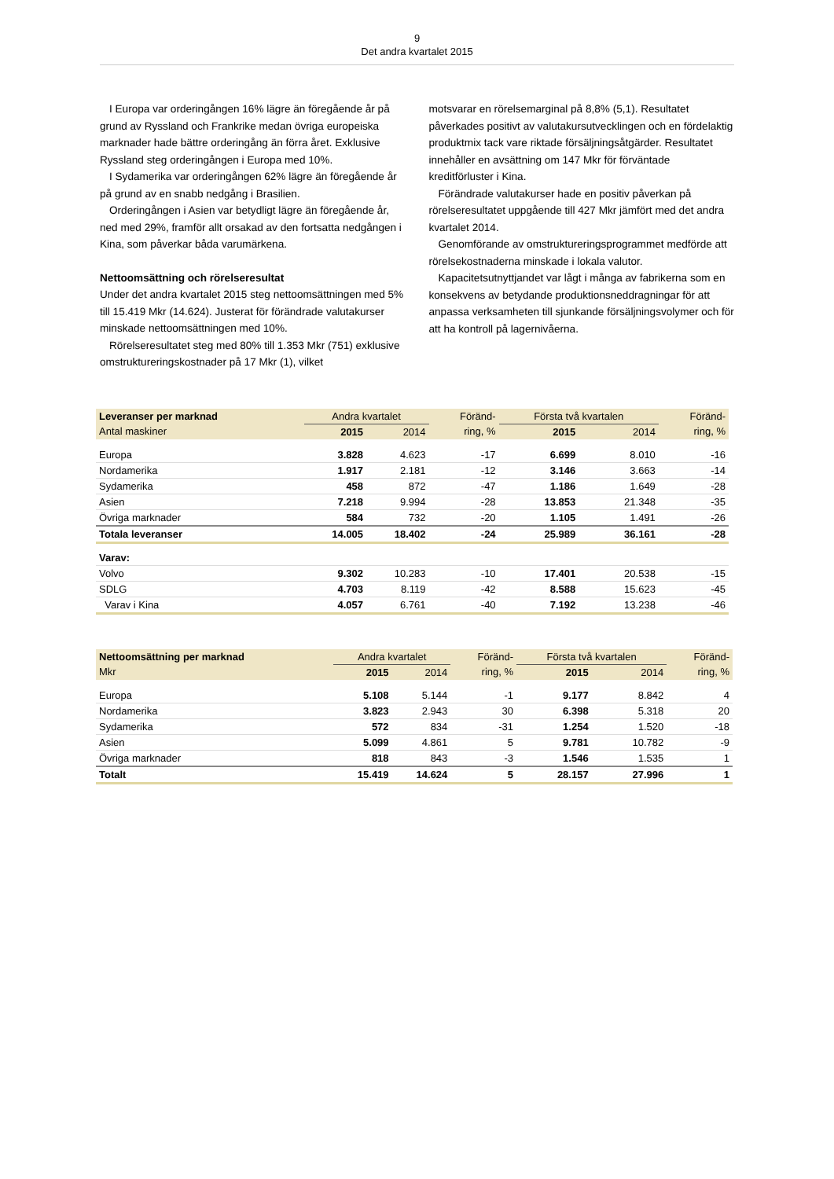9
Det andra kvartalet 2015
I Europa var orderingången 16% lägre än föregående år på grund av Ryssland och Frankrike medan övriga europeiska marknader hade bättre orderingång än förra året. Exklusive Ryssland steg orderingången i Europa med 10%.
I Sydamerika var orderingången 62% lägre än föregående år på grund av en snabb nedgång i Brasilien.
Orderingången i Asien var betydligt lägre än föregående år, ned med 29%, framför allt orsakad av den fortsatta nedgången i Kina, som påverkar båda varumärkena.
Nettoomsättning och rörelseresultat
Under det andra kvartalet 2015 steg nettoomsättningen med 5% till 15.419 Mkr (14.624). Justerat för förändrade valutakurser minskade nettoomsättningen med 10%.
Rörelseresultatet steg med 80% till 1.353 Mkr (751) exklusive omstruktureringskostnader på 17 Mkr (1), vilket
motsvarar en rörelsemarginal på 8,8% (5,1). Resultatet påverkades positivt av valutakursutvecklingen och en fördelaktig produktmix tack vare riktade försäljningsåtgärder. Resultatet innehåller en avsättning om 147 Mkr för förväntade kreditförluster i Kina.
Förändrade valutakurser hade en positiv påverkan på rörelseresultatet uppgående till 427 Mkr jämfört med det andra kvartalet 2014.
Genomförande av omstruktureringsprogrammet medförde att rörelsekostnaderna minskade i lokala valutor.
Kapacitetsutnyttjandet var lågt i många av fabrikerna som en konsekvens av betydande produktionsneddragningar för att anpassa verksamheten till sjunkande försäljningsvolymer och för att ha kontroll på lagernivåerna.
| Leveranser per marknad | Andra kvartalet | | Föränd- | Första två kvartalen | | Föränd- |
| --- | --- | --- | --- | --- | --- | --- |
| Antal maskiner | 2015 | 2014 | ring, % | 2015 | 2014 | ring, % |
| Europa | 3.828 | 4.623 | -17 | 6.699 | 8.010 | -16 |
| Nordamerika | 1.917 | 2.181 | -12 | 3.146 | 3.663 | -14 |
| Sydamerika | 458 | 872 | -47 | 1.186 | 1.649 | -28 |
| Asien | 7.218 | 9.994 | -28 | 13.853 | 21.348 | -35 |
| Övriga marknader | 584 | 732 | -20 | 1.105 | 1.491 | -26 |
| Totala leveranser | 14.005 | 18.402 | -24 | 25.989 | 36.161 | -28 |
| Varav: | | | | | | |
| Volvo | 9.302 | 10.283 | -10 | 17.401 | 20.538 | -15 |
| SDLG | 4.703 | 8.119 | -42 | 8.588 | 15.623 | -45 |
| Varav i Kina | 4.057 | 6.761 | -40 | 7.192 | 13.238 | -46 |
| Nettoomsättning per marknad | Andra kvartalet | | Föränd- | Första två kvartalen | | Föränd- |
| --- | --- | --- | --- | --- | --- | --- |
| Mkr | 2015 | 2014 | ring, % | 2015 | 2014 | ring, % |
| Europa | 5.108 | 5.144 | -1 | 9.177 | 8.842 | 4 |
| Nordamerika | 3.823 | 2.943 | 30 | 6.398 | 5.318 | 20 |
| Sydamerika | 572 | 834 | -31 | 1.254 | 1.520 | -18 |
| Asien | 5.099 | 4.861 | 5 | 9.781 | 10.782 | -9 |
| Övriga marknader | 818 | 843 | -3 | 1.546 | 1.535 | 1 |
| Totalt | 15.419 | 14.624 | 5 | 28.157 | 27.996 | 1 |